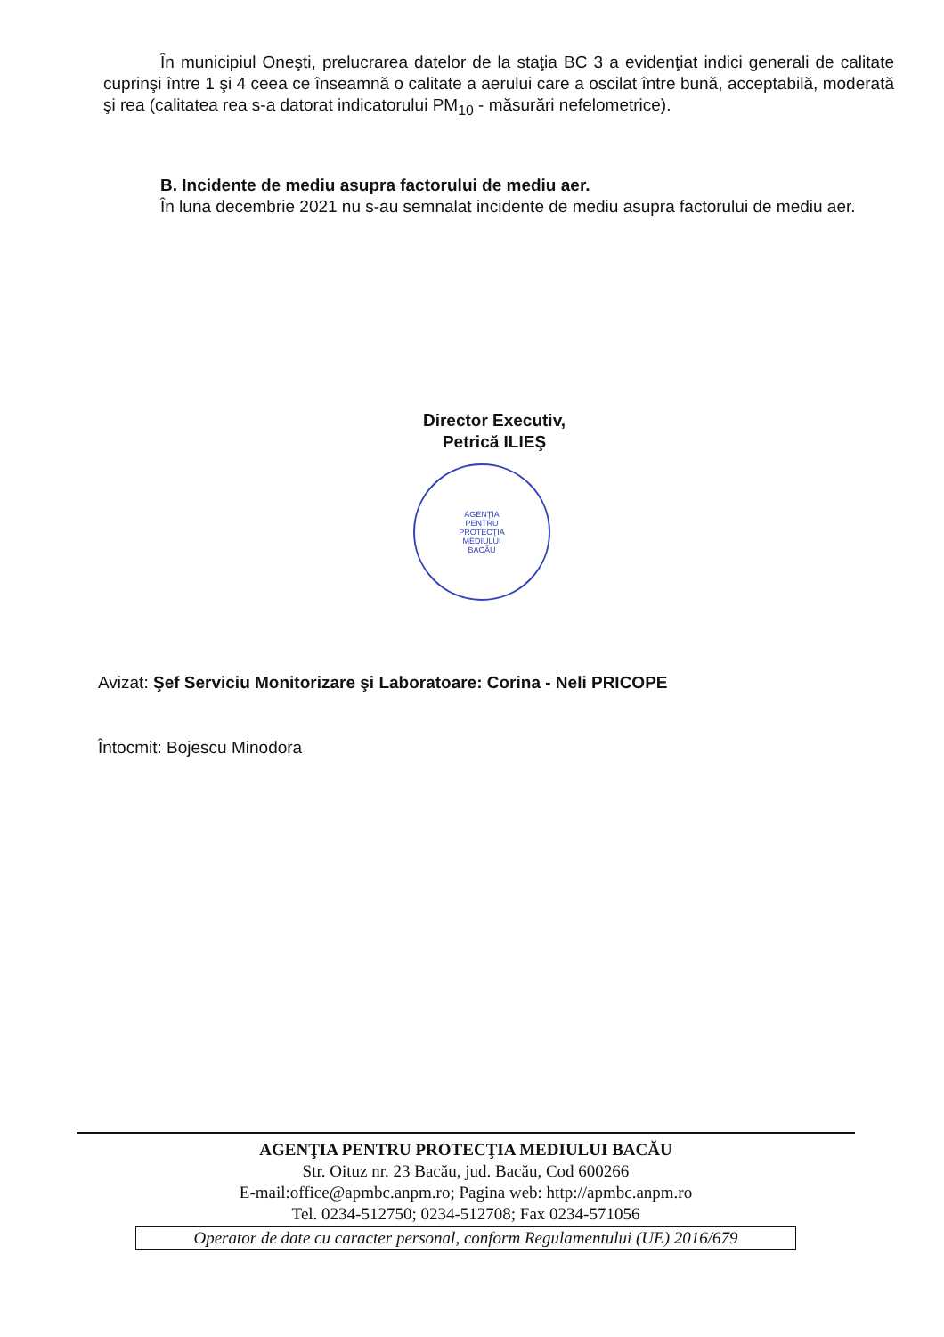În municipiul Oneşti, prelucrarea datelor de la staţia BC 3 a evidenţiat indici generali de calitate cuprinşi între 1 şi 4 ceea ce înseamnă o calitate a aerului care a oscilat între bună, acceptabilă, moderată şi rea (calitatea rea s-a datorat indicatorului PM<sub>10</sub> - măsurări nefelometrice).
B. Incidente de mediu asupra factorului de mediu aer.
În luna decembrie 2021 nu s-au semnalat incidente de mediu asupra factorului de mediu aer.
Director Executiv,
Petrică ILIEŞ
AGENŢIA
PENTRU
PROTECŢIA
MEDIULUI
BACĂU
Avizat: Şef Serviciu Monitorizare şi Laboratoare: Corina - Neli PRICOPE
Întocmit: Bojescu Minodora
AGENŢIA PENTRU PROTECŢIA MEDIULUI BACĂU
Str. Oituz nr. 23 Bacău, jud. Bacău, Cod 600266
E-mail:office@apmbc.anpm.ro; Pagina web: http://apmbc.anpm.ro
Tel. 0234-512750; 0234-512708; Fax 0234-571056
Operator de date cu caracter personal, conform Regulamentului (UE) 2016/679